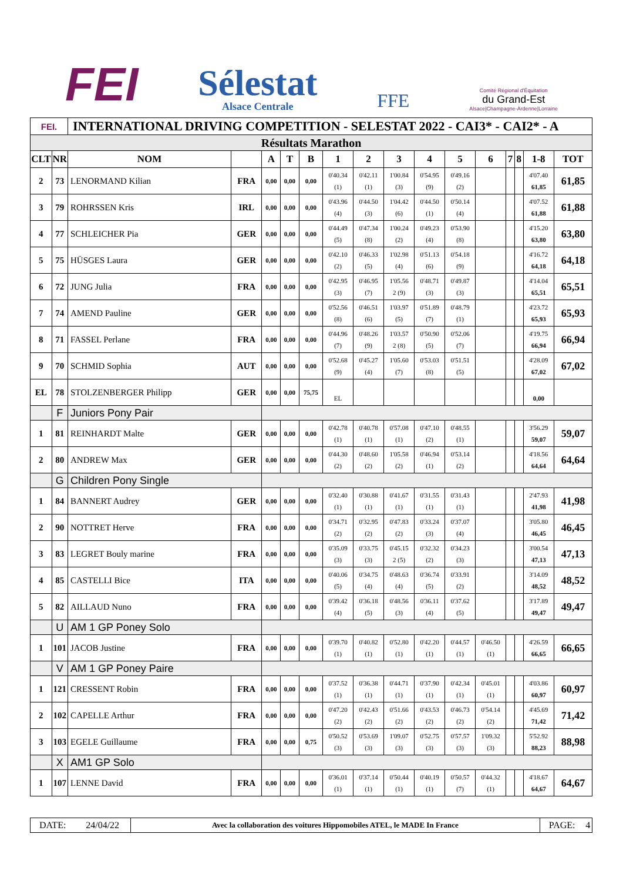FEI
Sélestat
Alsace Centrale
FFE
Comité Régional d'Équitation
du Grand-Est
Alsace|Champagne-Ardenne|Lorraine
| FEI. | | INTERNATIONAL DRIVING COMPETITION - SELESTAT 2022 - CAI3* - CAI2* - A | | | | | | | | | | | | | | | |
| Résultats Marathon | | | | | | | | | | | | | | | | | |
| CLT | NR | NOM | | A | T | B | 1 | 2 | 3 | 4 | 5 | 6 | 7 | 8 | 1-8 | TOT | |
| 2 | 73 | LENORMAND Kilian | FRA | 0,00 | 0,00 | 0,00 | 0'40.34 (1) | 0'42.11 (1) | 1'00.84 (3) | 0'54.95 (9) | 0'49.16 (2) | | | | 4'07.40 61,85 | 61,85 | |
| 3 | 79 | ROHRSSEN Kris | IRL | 0,00 | 0,00 | 0,00 | 0'43.96 (4) | 0'44.50 (3) | 1'04.42 (6) | 0'44.50 (1) | 0'50.14 (4) | | | | 4'07.52 61,88 | 61,88 | |
| 4 | 77 | SCHLEICHER Pia | GER | 0,00 | 0,00 | 0,00 | 0'44.49 (5) | 0'47.34 (8) | 1'00.24 (2) | 0'49.23 (4) | 0'53.90 (8) | | | | 4'15.20 63,80 | 63,80 | |
| 5 | 75 | HÜSGES Laura | GER | 0,00 | 0,00 | 0,00 | 0'42.10 (2) | 0'46.33 (5) | 1'02.98 (4) | 0'51.13 (6) | 0'54.18 (9) | | | | 4'16.72 64,18 | 64,18 | |
| 6 | 72 | JUNG Julia | FRA | 0,00 | 0,00 | 0,00 | 0'42.95 (3) | 0'46.95 (7) | 1'05.56 2 (9) | 0'48.71 (3) | 0'49.87 (3) | | | | 4'14.04 65,51 | 65,51 | |
| 7 | 74 | AMEND Pauline | GER | 0,00 | 0,00 | 0,00 | 0'52.56 (8) | 0'46.51 (6) | 1'03.97 (5) | 0'51.89 (7) | 0'48.79 (1) | | | | 4'23.72 65,93 | 65,93 | |
| 8 | 71 | FASSEL Perlane | FRA | 0,00 | 0,00 | 0,00 | 0'44.96 (7) | 0'48.26 (9) | 1'03.57 2 (8) | 0'50.90 (5) | 0'52.06 (7) | | | | 4'19.75 66,94 | 66,94 | |
| 9 | 70 | SCHMID Sophia | AUT | 0,00 | 0,00 | 0,00 | 0'52.68 (9) | 0'45.27 (4) | 1'05.60 (7) | 0'53.03 (8) | 0'51.51 (5) | | | | 4'28.09 67,02 | 67,02 | |
| EL | 78 | STOLZENBERGER Philipp | GER | 0,00 | 0,00 | 75,75 | EL | | | | | | | | 0,00 | | |
| | F | Juniors Pony Pair | | | | | | | | | | | | | | | |
| 1 | 81 | REINHARDT Malte | GER | 0,00 | 0,00 | 0,00 | 0'42.78 (1) | 0'40.78 (1) | 0'57.08 (1) | 0'47.10 (2) | 0'48.55 (1) | | | | 3'56.29 59,07 | 59,07 | |
| 2 | 80 | ANDREW Max | GER | 0,00 | 0,00 | 0,00 | 0'44.30 (2) | 0'48.60 (2) | 1'05.58 (2) | 0'46.94 (1) | 0'53.14 (2) | | | | 4'18.56 64,64 | 64,64 | |
| | G | Children Pony Single | | | | | | | | | | | | | | | |
| 1 | 84 | BANNERT Audrey | GER | 0,00 | 0,00 | 0,00 | 0'32.40 (1) | 0'30.88 (1) | 0'41.67 (1) | 0'31.55 (1) | 0'31.43 (1) | | | | 2'47.93 41,98 | 41,98 | |
| 2 | 90 | NOTTRET Herve | FRA | 0,00 | 0,00 | 0,00 | 0'34.71 (2) | 0'32.95 (2) | 0'47.83 (2) | 0'33.24 (3) | 0'37.07 (4) | | | | 3'05.80 46,45 | 46,45 | |
| 3 | 83 | LEGRET Bouly marine | FRA | 0,00 | 0,00 | 0,00 | 0'35.09 (3) | 0'33.75 (3) | 0'45.15 2 (5) | 0'32.32 (2) | 0'34.23 (3) | | | | 3'00.54 47,13 | 47,13 | |
| 4 | 85 | CASTELLI Bice | ITA | 0,00 | 0,00 | 0,00 | 0'40.06 (5) | 0'34.75 (4) | 0'48.63 (4) | 0'36.74 (5) | 0'33.91 (2) | | | | 3'14.09 48,52 | 48,52 | |
| 5 | 82 | AILLAUD Nuno | FRA | 0,00 | 0,00 | 0,00 | 0'39.42 (4) | 0'36.18 (5) | 0'48.56 (3) | 0'36.11 (4) | 0'37.62 (5) | | | | 3'17.89 49,47 | 49,47 | |
| | U | AM 1 GP Poney Solo | | | | | | | | | | | | | | | |
| 1 | 101 | JACOB Justine | FRA | 0,00 | 0,00 | 0,00 | 0'39.70 (1) | 0'40.82 (1) | 0'52.80 (1) | 0'42.20 (1) | 0'44.57 (1) | 0'46.50 (1) | | | 4'26.59 66,65 | 66,65 | |
| | V | AM 1 GP Poney Paire | | | | | | | | | | | | | | | |
| 1 | 121 | CRESSENT Robin | FRA | 0,00 | 0,00 | 0,00 | 0'37.52 (1) | 0'36.38 (1) | 0'44.71 (1) | 0'37.90 (1) | 0'42.34 (1) | 0'45.01 (1) | | | 4'03.86 60,97 | 60,97 | |
| 2 | 102 | CAPELLE Arthur | FRA | 0,00 | 0,00 | 0,00 | 0'47.20 (2) | 0'42.43 (2) | 0'51.66 (2) | 0'43.53 (2) | 0'46.73 (2) | 0'54.14 (2) | | | 4'45.69 71,42 | 71,42 | |
| 3 | 103 | EGELE Guillaume | FRA | 0,00 | 0,00 | 0,75 | 0'50.52 (3) | 0'53.69 (3) | 1'09.07 (3) | 0'52.75 (3) | 0'57.57 (3) | 1'09.32 (3) | | | 5'52.92 88,23 | 88,98 | |
| | X | AM1 GP Solo | | | | | | | | | | | | | | | |
| 1 | 107 | LENNE David | FRA | 0,00 | 0,00 | 0,00 | 0'36.01 (1) | 0'37.14 (1) | 0'50.44 (1) | 0'40.19 (1) | 0'50.57 (7) | 0'44.32 (1) | | | 4'18.67 64,67 | 64,67 | |
| DATE: | 24/04/22 | Avec la collaboration des voitures Hippomobiles ATEL, le MADE In France | PAGE: | 4 |